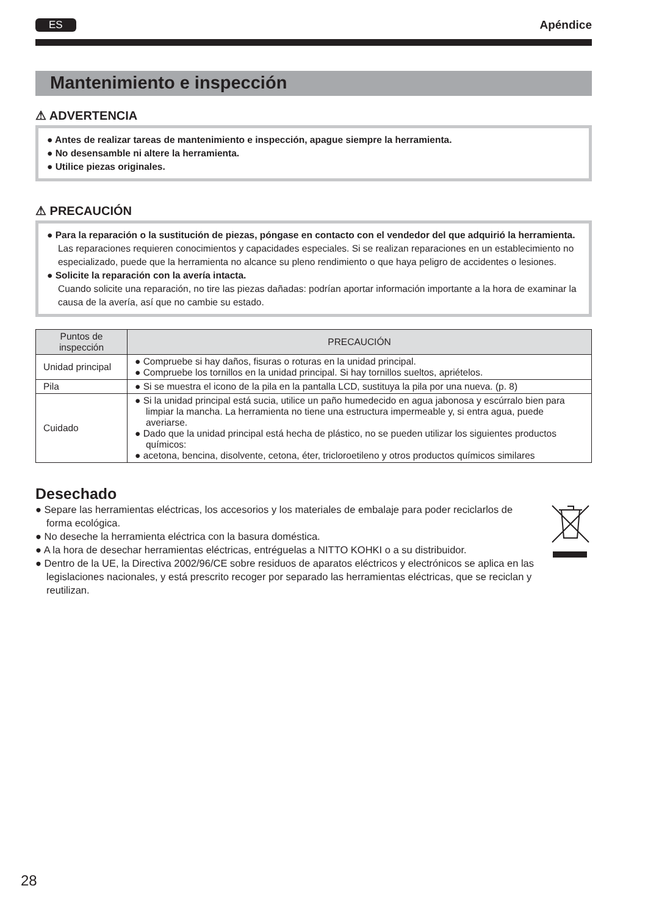ES Apéndice
Mantenimiento e inspección
⚠ ADVERTENCIA
● Antes de realizar tareas de mantenimiento e inspección, apague siempre la herramienta.
● No desensamble ni altere la herramienta.
● Utilice piezas originales.
⚠ PRECAUCIÓN
● Para la reparación o la sustitución de piezas, póngase en contacto con el vendedor del que adquirió la herramienta.
Las reparaciones requieren conocimientos y capacidades especiales. Si se realizan reparaciones en un establecimiento no especializado, puede que la herramienta no alcance su pleno rendimiento o que haya peligro de accidentes o lesiones.
● Solicite la reparación con la avería intacta.
Cuando solicite una reparación, no tire las piezas dañadas: podrían aportar información importante a la hora de examinar la causa de la avería, así que no cambie su estado.
| Puntos de inspección | PRECAUCIÓN |
| --- | --- |
| Unidad principal | ● Compruebe si hay daños, fisuras o roturas en la unidad principal. ● Compruebe los tornillos en la unidad principal. Si hay tornillos sueltos, apriételos. |
| Pila | ● Si se muestra el icono de la pila en la pantalla LCD, sustituya la pila por una nueva. (p. 8) |
| Cuidado | ● Si la unidad principal está sucia, utilice un paño humedecido en agua jabonosa y escúrralo bien para limpiar la mancha. La herramienta no tiene una estructura impermeable y, si entra agua, puede averiarse. ● Dado que la unidad principal está hecha de plástico, no se pueden utilizar los siguientes productos químicos: ● acetona, bencina, disolvente, cetona, éter, tricloroetileno y otros productos químicos similares |
Desechado
● Separe las herramientas eléctricas, los accesorios y los materiales de embalaje para poder reciclarlos de forma ecológica.
● No deseche la herramienta eléctrica con la basura doméstica.
● A la hora de desechar herramientas eléctricas, entréguelas a NITTO KOHKI o a su distribuidor.
● Dentro de la UE, la Directiva 2002/96/CE sobre residuos de aparatos eléctricos y electrónicos se aplica en las legislaciones nacionales, y está prescrito recoger por separado las herramientas eléctricas, que se reciclan y reutilizan.
28